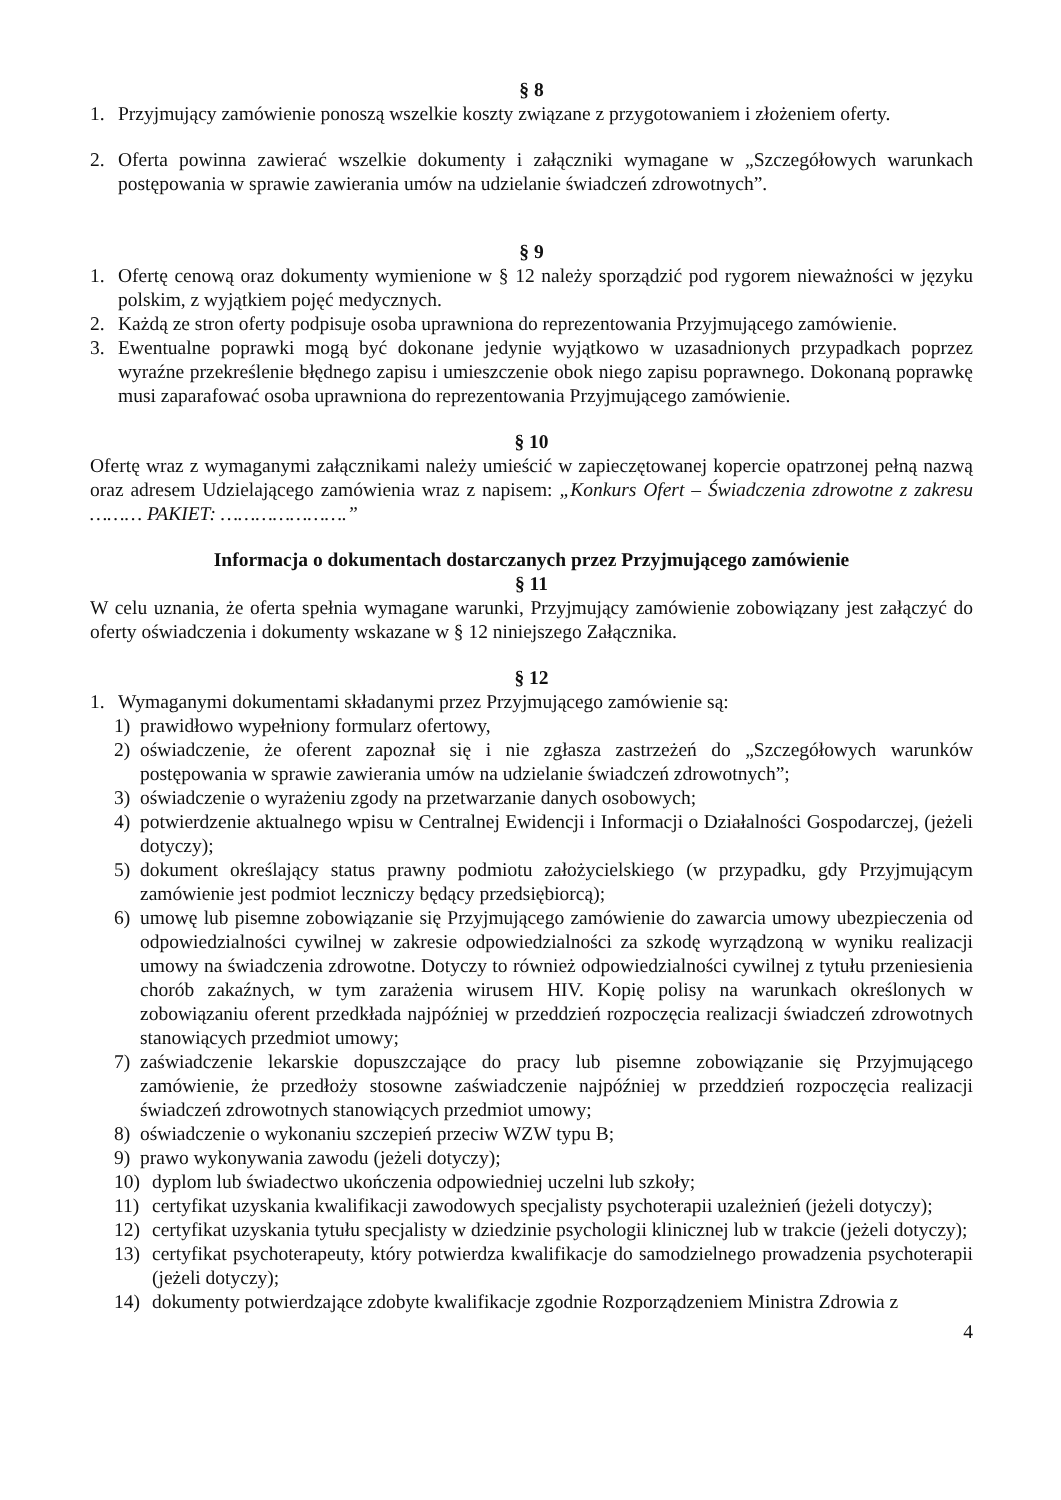§ 8
1. Przyjmujący zamówienie ponoszą wszelkie koszty związane z przygotowaniem i złożeniem oferty.
2. Oferta powinna zawierać wszelkie dokumenty i załączniki wymagane w „Szczegółowych warunkach postępowania w sprawie zawierania umów na udzielanie świadczeń zdrowotnych”.
§ 9
1. Ofertę cenową oraz dokumenty wymienione w § 12 należy sporządzić pod rygorem nieważności w języku polskim, z wyjątkiem pojęć medycznych.
2. Każdą ze stron oferty podpisuje osoba uprawniona do reprezentowania Przyjmującego zamówienie.
3. Ewentualne poprawki mogą być dokonane jedynie wyjątkowo w uzasadnionych przypadkach poprzez wyraźne przekreślenie błędnego zapisu i umieszczenie obok niego zapisu poprawnego. Dokonaną poprawkę musi zaparafować osoba uprawniona do reprezentowania Przyjmującego zamówienie.
§ 10
Ofertę wraz z wymaganymi załącznikami należy umieścić w zapieczętowanej kopercie opatrzonej pełną nazwą oraz adresem Udzielającego zamówienia wraz z napisem: „Konkurs Ofert – Świadczenia zdrowotne z zakresu ……… PAKIET: ………………….”
Informacja o dokumentach dostarczanych przez Przyjmującego zamówienie
§ 11
W celu uznania, że oferta spełnia wymagane warunki, Przyjmujący zamówienie zobowiązany jest załączyć do oferty oświadczenia i dokumenty wskazane w § 12 niniejszego Załącznika.
§ 12
1. Wymaganymi dokumentami składanymi przez Przyjmującego zamówienie są:
1) prawidłowo wypełniony formularz ofertowy,
2) oświadczenie, że oferent zapoznał się i nie zgłasza zastrzeżeń do „Szczegółowych warunków postępowania w sprawie zawierania umów na udzielanie świadczeń zdrowotnych”;
3) oświadczenie o wyrażeniu zgody na przetwarzanie danych osobowych;
4) potwierdzenie aktualnego wpisu w Centralnej Ewidencji i Informacji o Działalności Gospodarczej, (jeżeli dotyczy);
5) dokument określający status prawny podmiotu założycielskiego (w przypadku, gdy Przyjmującym zamówienie jest podmiot leczniczy będący przedsiębiorcą);
6) umowę lub pisemne zobowiązanie się Przyjmującego zamówienie do zawarcia umowy ubezpieczenia od odpowiedzialności cywilnej w zakresie odpowiedzialności za szkodę wyrządzoną w wyniku realizacji umowy na świadczenia zdrowotne. Dotyczy to również odpowiedzialności cywilnej z tytułu przeniesienia chorób zakaźnych, w tym zarażenia wirusem HIV. Kopię polisy na warunkach określonych w zobowiązaniu oferent przedkłada najpóźniej w przeddzień rozpoczęcia realizacji świadczeń zdrowotnych stanowiących przedmiot umowy;
7) zaświadczenie lekarskie dopuszczające do pracy lub pisemne zobowiązanie się Przyjmującego zamówienie, że przedłoży stosowne zaświadczenie najpóźniej w przeddzień rozpoczęcia realizacji świadczeń zdrowotnych stanowiących przedmiot umowy;
8) oświadczenie o wykonaniu szczepień przeciw WZW typu B;
9) prawo wykonywania zawodu (jeżeli dotyczy);
10) dyplom lub świadectwo ukończenia odpowiedniej uczelni lub szkoły;
11) certyfikat uzyskania kwalifikacji zawodowych specjalisty psychoterapii uzależnień (jeżeli dotyczy);
12) certyfikat uzyskania tytułu specjalisty w dziedzinie psychologii klinicznej lub w trakcie (jeżeli dotyczy);
13) certyfikat psychoterapeuty, który potwierdza kwalifikacje do samodzielnego prowadzenia psychoterapii (jeżeli dotyczy);
14) dokumenty potwierdzające zdobyte kwalifikacje zgodnie Rozporządzeniem Ministra Zdrowia z
4